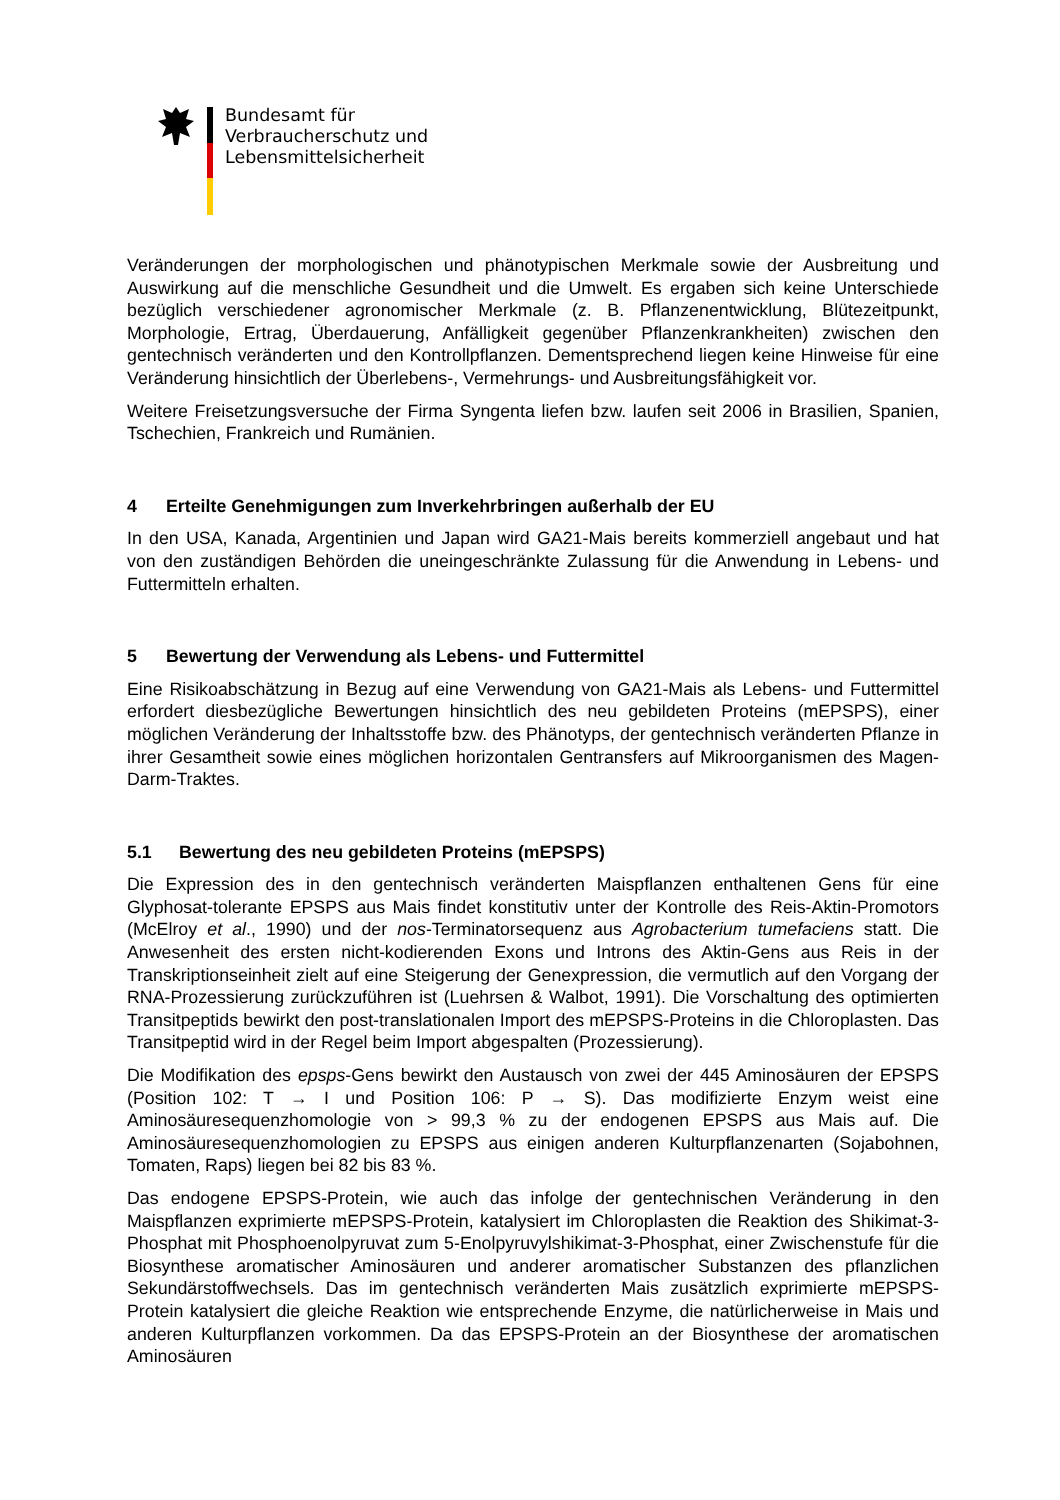Bundesamt für
Verbraucherschutz und
Lebensmittelsicherheit
Veränderungen der morphologischen und phänotypischen Merkmale sowie der Ausbreitung und Auswirkung auf die menschliche Gesundheit und die Umwelt. Es ergaben sich keine Unterschiede bezüglich verschiedener agronomischer Merkmale (z. B. Pflanzenentwicklung, Blütezeitpunkt, Morphologie, Ertrag, Überdauerung, Anfälligkeit gegenüber Pflanzenkrankheiten) zwischen den gentechnisch veränderten und den Kontrollpflanzen. Dementsprechend liegen keine Hinweise für eine Veränderung hinsichtlich der Überlebens-, Vermehrungs- und Ausbreitungsfähigkeit vor.
Weitere Freisetzungsversuche der Firma Syngenta liefen bzw. laufen seit 2006 in Brasilien, Spanien, Tschechien, Frankreich und Rumänien.
4 Erteilte Genehmigungen zum Inverkehrbringen außerhalb der EU
In den USA, Kanada, Argentinien und Japan wird GA21-Mais bereits kommerziell angebaut und hat von den zuständigen Behörden die uneingeschränkte Zulassung für die Anwendung in Lebens- und Futtermitteln erhalten.
5 Bewertung der Verwendung als Lebens- und Futtermittel
Eine Risikoabschätzung in Bezug auf eine Verwendung von GA21-Mais als Lebens- und Futtermittel erfordert diesbezügliche Bewertungen hinsichtlich des neu gebildeten Proteins (mEPSPS), einer möglichen Veränderung der Inhaltsstoffe bzw. des Phänotyps, der gentechnisch veränderten Pflanze in ihrer Gesamtheit sowie eines möglichen horizontalen Gentransfers auf Mikroorganismen des Magen-Darm-Traktes.
5.1 Bewertung des neu gebildeten Proteins (mEPSPS)
Die Expression des in den gentechnisch veränderten Maispflanzen enthaltenen Gens für eine Glyphosat-tolerante EPSPS aus Mais findet konstitutiv unter der Kontrolle des Reis-Aktin-Promotors (McElroy et al., 1990) und der nos-Terminatorsequenz aus Agrobacterium tumefaciens statt. Die Anwesenheit des ersten nicht-kodierenden Exons und Introns des Aktin-Gens aus Reis in der Transkriptionseinheit zielt auf eine Steigerung der Genexpression, die vermutlich auf den Vorgang der RNA-Prozessierung zurückzuführen ist (Luehrsen & Walbot, 1991). Die Vorschaltung des optimierten Transitpeptids bewirkt den post-translationalen Import des mEPSPS-Proteins in die Chloroplasten. Das Transitpeptid wird in der Regel beim Import abgespalten (Prozessierung).
Die Modifikation des epsps-Gens bewirkt den Austausch von zwei der 445 Aminosäuren der EPSPS (Position 102: T → I und Position 106: P → S). Das modifizierte Enzym weist eine Aminosäuresequenzhomologie von > 99,3 % zu der endogenen EPSPS aus Mais auf. Die Aminosäuresequenzhomologien zu EPSPS aus einigen anderen Kulturpflanzenarten (Sojabohnen, Tomaten, Raps) liegen bei 82 bis 83 %.
Das endogene EPSPS-Protein, wie auch das infolge der gentechnischen Veränderung in den Maispflanzen exprimierte mEPSPS-Protein, katalysiert im Chloroplasten die Reaktion des Shikimat-3-Phosphat mit Phosphoenolpyruvat zum 5-Enolpyruvylshikimat-3-Phosphat, einer Zwischenstufe für die Biosynthese aromatischer Aminosäuren und anderer aromatischer Substanzen des pflanzlichen Sekundärstoffwechsels. Das im gentechnisch veränderten Mais zusätzlich exprimierte mEPSPS-Protein katalysiert die gleiche Reaktion wie entsprechende Enzyme, die natürlicherweise in Mais und anderen Kulturpflanzen vorkommen. Da das EPSPS-Protein an der Biosynthese der aromatischen Aminosäuren